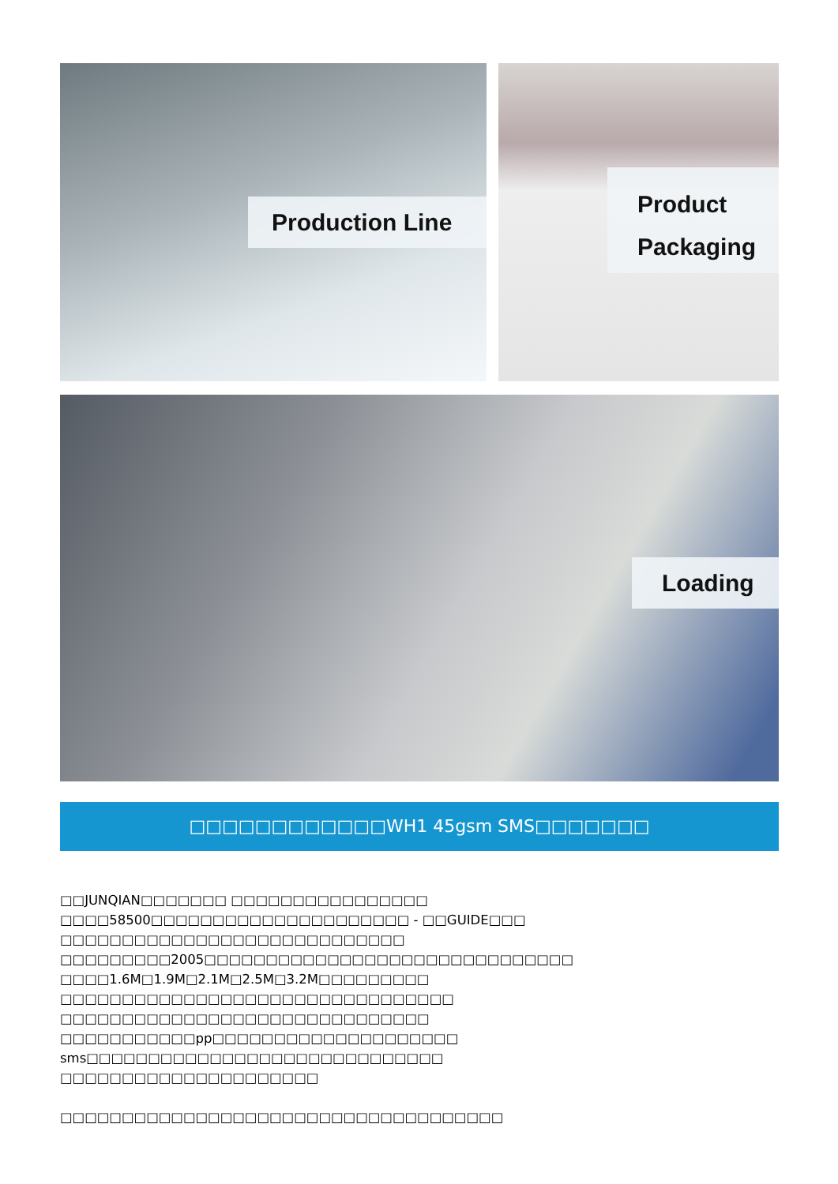Production Line
Product
Packaging
Loading
□□□□□□□□□□□□WH1 45gsm SMS□□□□□□□
□□JUNQIAN□□□□□□□ □□□□□□□□□□□□□□□□
□□□□58500□□□□□□□□□□□□□□□□□□□□□ - □□GUIDE□□□
□□□□□□□□□□□□□□□□□□□□□□□□□□□□
□□□□□□□□□2005□□□□□□□□□□□□□□□□□□□□□□□□□□□□□□
□□□□1.6M□1.9M□2.1M□2.5M□3.2M□□□□□□□□□
□□□□□□□□□□□□□□□□□□□□□□□□□□□□□□□□
□□□□□□□□□□□□□□□□□□□□□□□□□□□□□□
□□□□□□□□□□□pp□□□□□□□□□□□□□□□□□□□□
sms□□□□□□□□□□□□□□□□□□□□□□□□□□□□□
□□□□□□□□□□□□□□□□□□□□□
□□□□□□□□□□□□□□□□□□□□□□□□□□□□□□□□□□□□